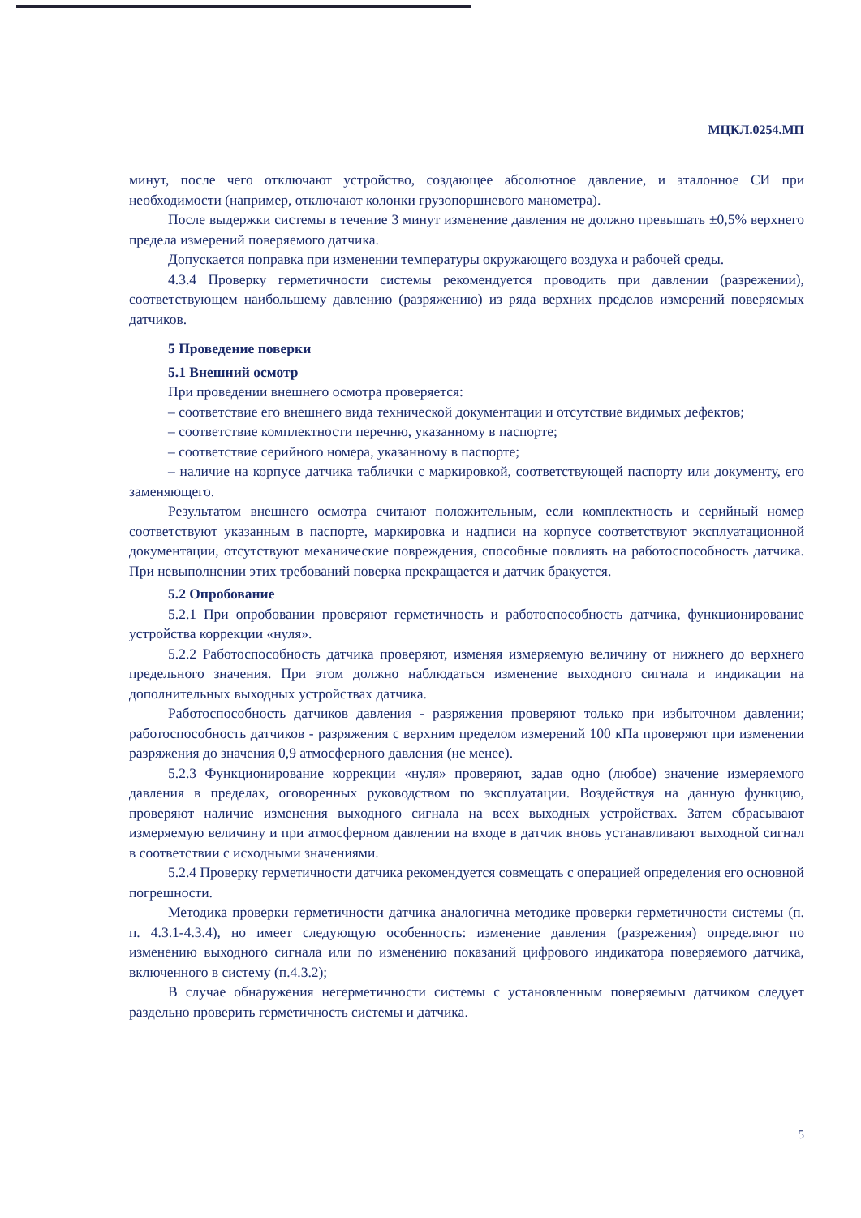МЦКЛ.0254.МП
минут, после чего отключают устройство, создающее абсолютное давление, и эталонное СИ при необходимости (например, отключают колонки грузопоршневого манометра).
После выдержки системы в течение 3 минут изменение давления не должно превышать ±0,5% верхнего предела измерений поверяемого датчика.
Допускается поправка при изменении температуры окружающего воздуха и рабочей среды.
4.3.4 Проверку герметичности системы рекомендуется проводить при давлении (разрежении), соответствующем наибольшему давлению (разряжению) из ряда верхних пределов измерений поверяемых датчиков.
5 Проведение поверки
5.1 Внешний осмотр
При проведении внешнего осмотра проверяется:
– соответствие его внешнего вида технической документации и отсутствие видимых дефектов;
– соответствие комплектности перечню, указанному в паспорте;
– соответствие серийного номера, указанному в паспорте;
– наличие на корпусе датчика таблички с маркировкой, соответствующей паспорту или документу, его заменяющего.
Результатом внешнего осмотра считают положительным, если комплектность и серийный номер соответствуют указанным в паспорте, маркировка и надписи на корпусе соответствуют эксплуатационной документации, отсутствуют механические повреждения, способные повлиять на работоспособность датчика. При невыполнении этих требований поверка прекращается и датчик бракуется.
5.2 Опробование
5.2.1 При опробовании проверяют герметичность и работоспособность датчика, функционирование устройства коррекции «нуля».
5.2.2 Работоспособность датчика проверяют, изменяя измеряемую величину от нижнего до верхнего предельного значения. При этом должно наблюдаться изменение выходного сигнала и индикации на дополнительных выходных устройствах датчика.
Работоспособность датчиков давления - разряжения проверяют только при избыточном давлении; работоспособность датчиков - разряжения с верхним пределом измерений 100 кПа проверяют при изменении разряжения до значения 0,9 атмосферного давления (не менее).
5.2.3 Функционирование коррекции «нуля» проверяют, задав одно (любое) значение измеряемого давления в пределах, оговоренных руководством по эксплуатации. Воздействуя на данную функцию, проверяют наличие изменения выходного сигнала на всех выходных устройствах. Затем сбрасывают измеряемую величину и при атмосферном давлении на входе в датчик вновь устанавливают выходной сигнал в соответствии с исходными значениями.
5.2.4 Проверку герметичности датчика рекомендуется совмещать с операцией определения его основной погрешности.
Методика проверки герметичности датчика аналогична методике проверки герметичности системы (п. п. 4.3.1-4.3.4), но имеет следующую особенность: изменение давления (разрежения) определяют по изменению выходного сигнала или по изменению показаний цифрового индикатора поверяемого датчика, включенного в систему (п.4.3.2);
В случае обнаружения негерметичности системы с установленным поверяемым датчиком следует раздельно проверить герметичность системы и датчика.
5